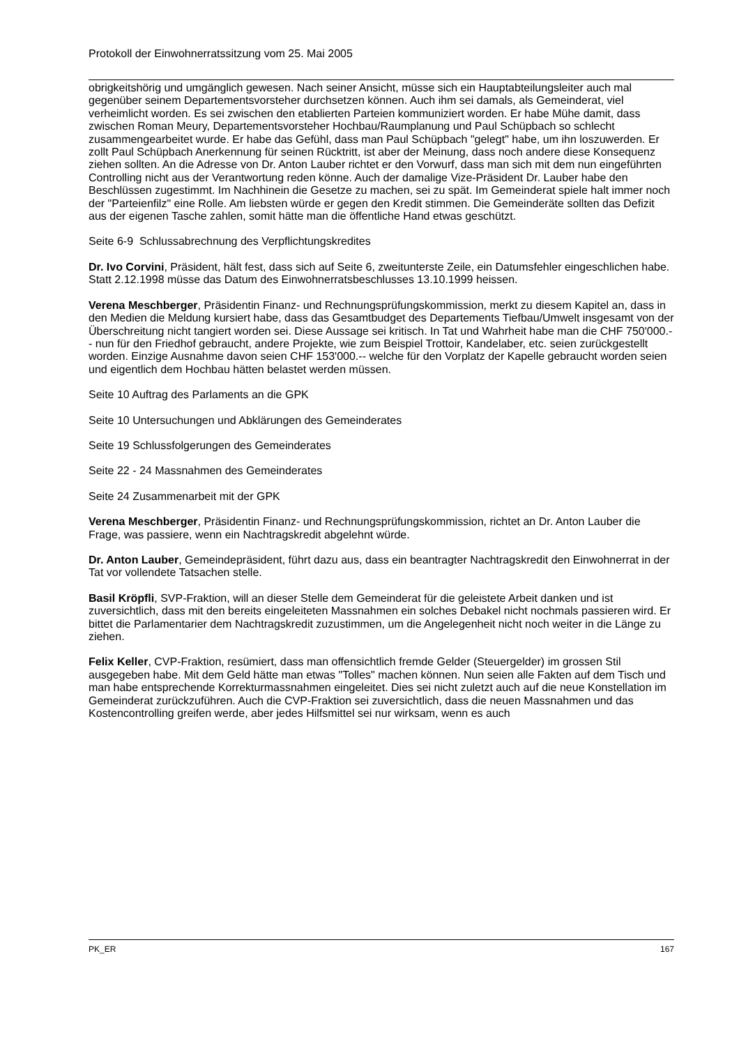Protokoll der Einwohnerratssitzung vom 25. Mai 2005
obrigkeitshörig und umgänglich gewesen. Nach seiner Ansicht, müsse sich ein Hauptabteilungsleiter auch mal gegenüber seinem Departementsvorsteher durchsetzen können. Auch ihm sei damals, als Gemeinderat, viel verheimlicht worden. Es sei zwischen den etablierten Parteien kommuniziert worden. Er habe Mühe damit, dass zwischen Roman Meury, Departementsvorsteher Hochbau/Raumplanung und Paul Schüpbach so schlecht zusammengearbeitet wurde. Er habe das Gefühl, dass man Paul Schüpbach "gelegt" habe, um ihn loszuwerden. Er zollt Paul Schüpbach Anerkennung für seinen Rücktritt, ist aber der Meinung, dass noch andere diese Konsequenz ziehen sollten. An die Adresse von Dr. Anton Lauber richtet er den Vorwurf, dass man sich mit dem nun eingeführten Controlling nicht aus der Verantwortung reden könne. Auch der damalige Vize-Präsident Dr. Lauber habe den Beschlüssen zugestimmt. Im Nachhinein die Gesetze zu machen, sei zu spät. Im Gemeinderat spiele halt immer noch der "Parteienfilz" eine Rolle. Am liebsten würde er gegen den Kredit stimmen. Die Gemeinderäte sollten das Defizit aus der eigenen Tasche zahlen, somit hätte man die öffentliche Hand etwas geschützt.
Seite 6-9 Schlussabrechnung des Verpflichtungskredites
Dr. Ivo Corvini, Präsident, hält fest, dass sich auf Seite 6, zweitunterste Zeile, ein Datumsfehler eingeschlichen habe. Statt 2.12.1998 müsse das Datum des Einwohnerratsbeschlusses 13.10.1999 heissen.
Verena Meschberger, Präsidentin Finanz- und Rechnungsprüfungskommission, merkt zu diesem Kapitel an, dass in den Medien die Meldung kursiert habe, dass das Gesamtbudget des Departements Tiefbau/Umwelt insgesamt von der Überschreitung nicht tangiert worden sei. Diese Aussage sei kritisch. In Tat und Wahrheit habe man die CHF 750'000.-- nun für den Friedhof gebraucht, andere Projekte, wie zum Beispiel Trottoir, Kandelaber, etc. seien zurückgestellt worden. Einzige Ausnahme davon seien CHF 153'000.-- welche für den Vorplatz der Kapelle gebraucht worden seien und eigentlich dem Hochbau hätten belastet werden müssen.
Seite 10 Auftrag des Parlaments an die GPK
Seite 10 Untersuchungen und Abklärungen des Gemeinderates
Seite 19 Schlussfolgerungen des Gemeinderates
Seite 22 - 24 Massnahmen des Gemeinderates
Seite 24 Zusammenarbeit mit der GPK
Verena Meschberger, Präsidentin Finanz- und Rechnungsprüfungskommission, richtet an Dr. Anton Lauber die Frage, was passiere, wenn ein Nachtragskredit abgelehnt würde.
Dr. Anton Lauber, Gemeindepräsident, führt dazu aus, dass ein beantragter Nachtragskredit den Einwohnerrat in der Tat vor vollendete Tatsachen stelle.
Basil Kröpfli, SVP-Fraktion, will an dieser Stelle dem Gemeinderat für die geleistete Arbeit danken und ist zuversichtlich, dass mit den bereits eingeleiteten Massnahmen ein solches Debakel nicht nochmals passieren wird. Er bittet die Parlamentarier dem Nachtragskredit zuzustimmen, um die Angelegenheit nicht noch weiter in die Länge zu ziehen.
Felix Keller, CVP-Fraktion, resümiert, dass man offensichtlich fremde Gelder (Steuergelder) im grossen Stil ausgegeben habe. Mit dem Geld hätte man etwas "Tolles" machen können. Nun seien alle Fakten auf dem Tisch und man habe entsprechende Korrekturmassnahmen eingeleitet. Dies sei nicht zuletzt auch auf die neue Konstellation im Gemeinderat zurückzuführen. Auch die CVP-Fraktion sei zuversichtlich, dass die neuen Massnahmen und das Kostencontrolling greifen werde, aber jedes Hilfsmittel sei nur wirksam, wenn es auch
PK_ER 167